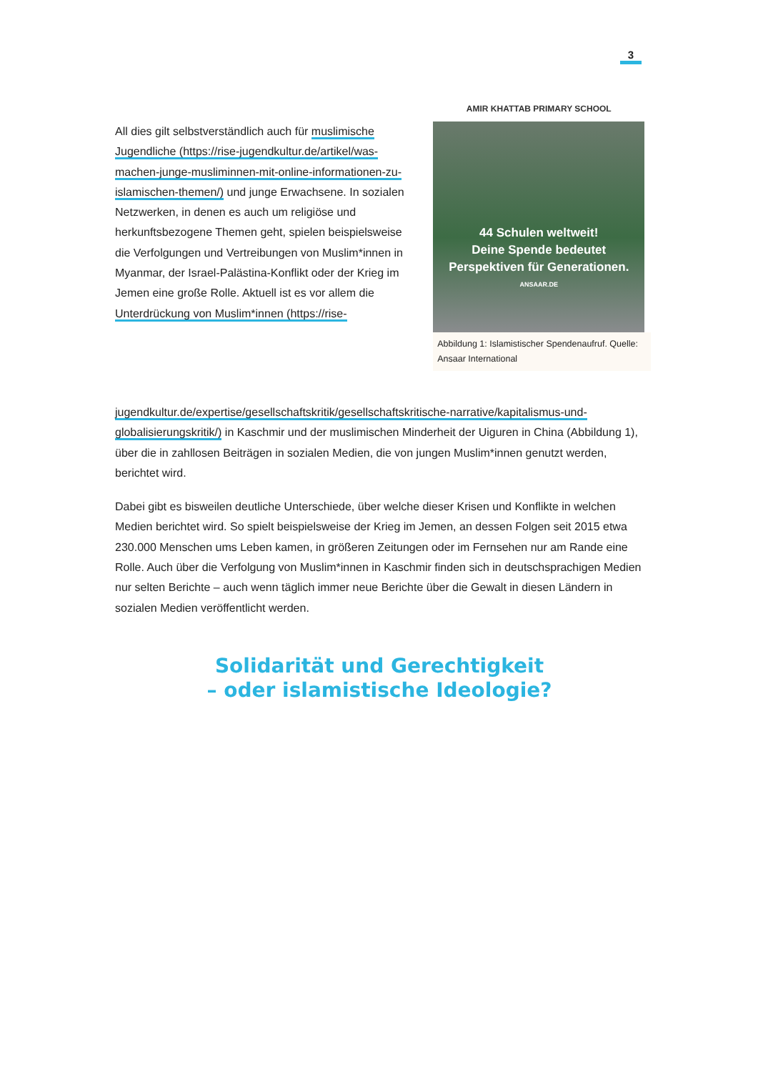3
All dies gilt selbstverständlich auch für muslimische Jugendliche (https://rise-jugendkultur.de/artikel/was-machen-junge-musliminnen-mit-online-informationen-zu-islamischen-themen/) und junge Erwachsene. In sozialen Netzwerken, in denen es auch um religiöse und herkunftsbezogene Themen geht, spielen beispielsweise die Verfolgungen und Vertreibungen von Muslim*innen in Myanmar, der Israel-Palästina-Konflikt oder der Krieg im Jemen eine große Rolle. Aktuell ist es vor allem die Unterdrückung von Muslim*innen (https://rise-
AMIR KHATTAB PRIMARY SCHOOL
44 Schulen weltweit!
Deine Spende bedeutet
Perspektiven für Generationen.
ANSAAR.DE
Abbildung 1: Islamistischer Spendenaufruf. Quelle: Ansaar International
jugendkultur.de/expertise/gesellschaftskritik/gesellschaftskritische-narrative/kapitalismus-und-globalisierungskritik/) in Kaschmir und der muslimischen Minderheit der Uiguren in China (Abbildung 1), über die in zahllosen Beiträgen in sozialen Medien, die von jungen Muslim*innen genutzt werden, berichtet wird.
Dabei gibt es bisweilen deutliche Unterschiede, über welche dieser Krisen und Konflikte in welchen Medien berichtet wird. So spielt beispielsweise der Krieg im Jemen, an dessen Folgen seit 2015 etwa 230.000 Menschen ums Leben kamen, in größeren Zeitungen oder im Fernsehen nur am Rande eine Rolle. Auch über die Verfolgung von Muslim*innen in Kaschmir finden sich in deutschsprachigen Medien nur selten Berichte – auch wenn täglich immer neue Berichte über die Gewalt in diesen Ländern in sozialen Medien veröffentlicht werden.
Solidarität und Gerechtigkeit
– oder islamistische Ideologie?